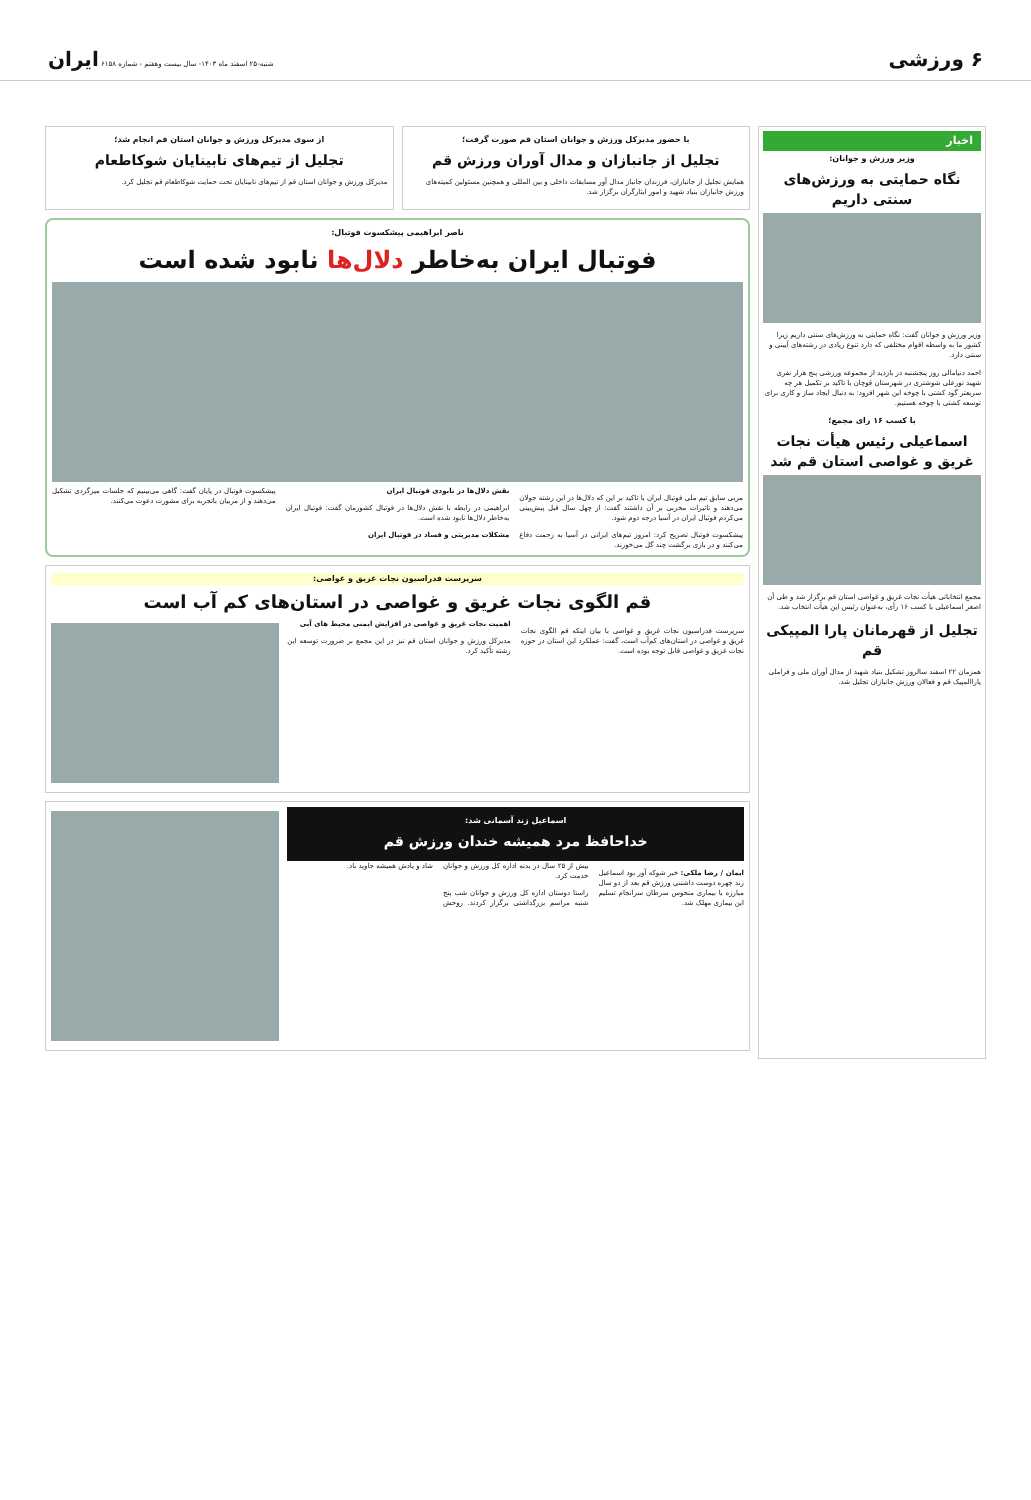۶ ورزشی
شنبه-۲۵ اسفند ماه ۱۴۰۳- سال بیست وهفتم - شماره ۶۱۵۸ ایران
اخبار
وزیر ورزش و جوانان:
نگاه حمایتی به ورزش‌های سنتی داریم
وزیر ورزش و جوانان گفت: نگاه حمایتی به ورزش‌های سنتی داریم زیرا کشور ما به واسطه اقوام مختلفی که دارد تنوع زیادی در رشته‌های آیینی و سنتی دارد.
احمد دنیامالی روز پنجشنبه در بازدید از مجموعه ورزشی پنج هزار نفری شهید نورعلی شوشتری در شهرستان قوچان با تاکید بر تکمیل هر چه سریعتر گود کشتی با چوخه این شهر افزود: به دنبال ایجاد ساز و کاری برای توسعه کشتی با چوخه هستیم.
با کسب ۱۶ رای مجمع؛
اسماعیلی رئیس هیأت نجات غریق و غواصی استان قم شد
مجمع انتخاباتی هیأت نجات غریق و غواصی استان قم برگزار شد و طی آن اصغر اسماعیلی با کسب ۱۶ رأی، به‌عنوان رئیس این هیأت انتخاب شد.
تجلیل از قهرمانان پارا المپیکی قم
همزمان ۲۲ اسفند سالروز تشکیل بنیاد شهید از مدال آوران ملی و فراملی پاراالمپیک قم و فعالان ورزش جانبازان تجلیل شد.
با حضور مدیرکل ورزش و جوانان استان قم صورت گرفت؛
تجلیل از جانبازان و مدال آوران ورزش قم
همایش تجلیل از جانبازان، فرزندان جانباز مدال آور مسابقات داخلی و بین المللی و همچنین مسئولین کمیته‌های ورزش جانبازان بنیاد شهید و امور ایثارگران برگزار شد.
از سوی مدیرکل ورزش و جوانان استان قم انجام شد؛
تجلیل از تیم‌های نابینایان شوکاطعام
مدیرکل ورزش و جوانان استان قم از تیم‌های نابینایان تحت حمایت شوکاطعام قم تجلیل کرد.
ناصر ابراهیمی پیشکسوت فوتبال:
فوتبال ایران به‌خاطر دلال‌ها نابود شده است
مربی سابق تیم ملی فوتبال ایران با تاکید بر این که دلال‌ها در این رشته جولان می‌دهند و تاثیرات مخربی بر آن داشتند گفت: از چهل سال قبل پیش‌بینی می‌کردم فوتبال ایران در آسیا درجه دوم شود.
پیشکسوت فوتبال تصریح کرد: امروز تیم‌های ایرانی در آسیا به زحمت دفاع می‌کنند و در بازی برگشت چند گل می‌خورند.
نقش دلال‌ها در نابودی فوتبال ایران
ابراهیمی در رابطه با نقش دلال‌ها در فوتبال کشورمان گفت: فوتبال ایران به‌خاطر دلال‌ها نابود شده است.
مشکلات مدیریتی و فساد در فوتبال ایران
پیشکسوت فوتبال در پایان گفت: گاهی می‌بینیم که جلسات میزگردی تشکیل می‌دهند و از مربیان باتجربه برای مشورت دعوت می‌کنند.
سرپرست فدراسیون نجات غریق و غواصی:
قم الگوی نجات غریق و غواصی در استان‌های کم آب است
سرپرست فدراسیون نجات غریق و غواصی با بیان اینکه قم الگوی نجات غریق و غواصی در استان‌های کم‌آب است، گفت: عملکرد این استان در حوزه نجات غریق و غواصی قابل توجه بوده است.
اهمیت نجات غریق و غواصی در افزایش ایمنی محیط های آبی
مدیرکل ورزش و جوانان استان قم نیز در این مجمع بر ضرورت توسعه این رشته تأکید کرد.
اسماعیل زند آسمانی شد:
خداحافظ مرد همیشه خندان ورزش قم
ایمان / رضا ملکی: خبر شوکه آور بود اسماعیل زند چهره دوست داشتنی ورزش قم بعد از دو سال مبارزه با بیماری منحوس سرطان سرانجام تسلیم این بیماری مهلک شد.
بیش از ۲۵ سال در بدنه اداره کل ورزش و جوانان خدمت کرد.
راستا دوستان اداره کل ورزش و جوانان شب پنج شنبه مراسم بزرگداشتی برگزار کردند. روحش شاد و یادش همیشه جاوید باد.